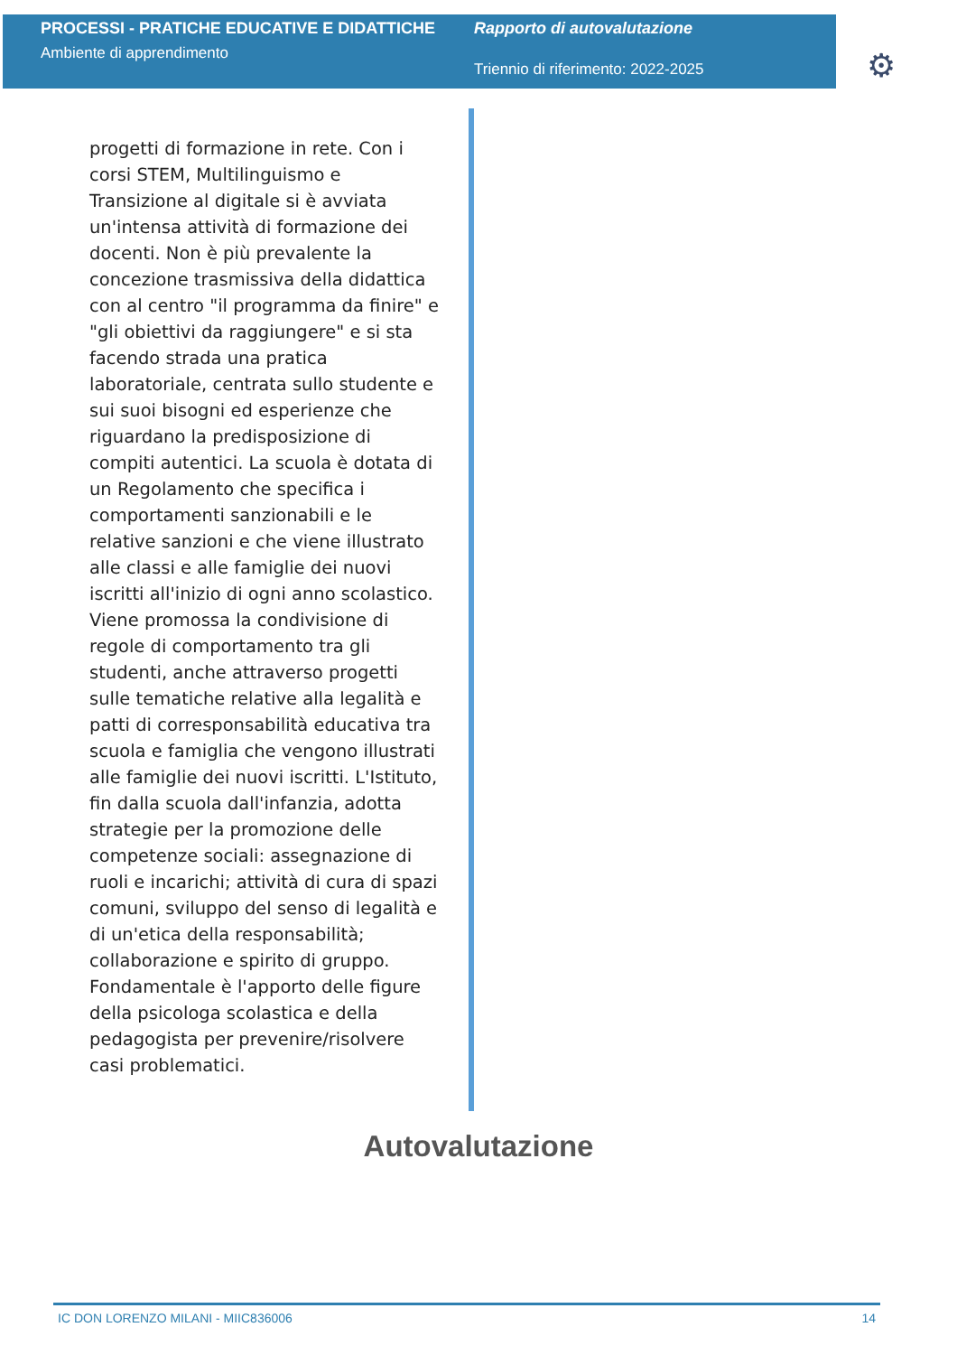PROCESSI - PRATICHE EDUCATIVE E DIDATTICHE
Ambiente di apprendimento
Rapporto di autovalutazione
Triennio di riferimento: 2022-2025
⚙
progetti di formazione in rete. Con i corsi STEM, Multilinguismo e Transizione al digitale si è avviata un'intensa attività di formazione dei docenti. Non è più prevalente la concezione trasmissiva della didattica con al centro "il programma da finire" e "gli obiettivi da raggiungere" e si sta facendo strada una pratica laboratoriale, centrata sullo studente e sui suoi bisogni ed esperienze che riguardano la predisposizione di compiti autentici. La scuola è dotata di un Regolamento che specifica i comportamenti sanzionabili e le relative sanzioni e che viene illustrato alle classi e alle famiglie dei nuovi iscritti all'inizio di ogni anno scolastico. Viene promossa la condivisione di regole di comportamento tra gli studenti, anche attraverso progetti sulle tematiche relative alla legalità e patti di corresponsabilità educativa tra scuola e famiglia che vengono illustrati alle famiglie dei nuovi iscritti. L'Istituto, fin dalla scuola dall'infanzia, adotta strategie per la promozione delle competenze sociali: assegnazione di ruoli e incarichi; attività di cura di spazi comuni, sviluppo del senso di legalità e di un'etica della responsabilità; collaborazione e spirito di gruppo. Fondamentale è l'apporto delle figure della psicologa scolastica e della pedagogista per prevenire/risolvere casi problematici.
Autovalutazione
IC DON LORENZO MILANI - MIIC836006 14